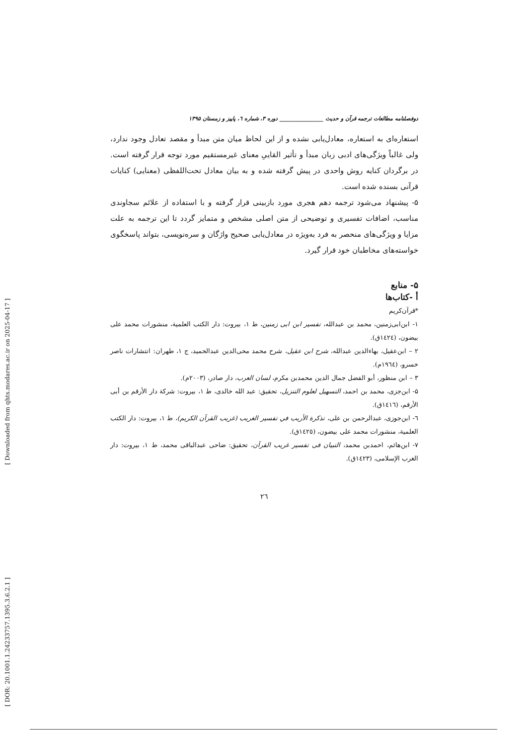[ Downloaded from qhts.modares.ac.ir on 2025-04-17 ]
[ DOR: 20.1001.1.24233757.1395.3.6.2.1 ]
دوفصلنامه مطالعات ترجمه قرآن و حدیث ________________ دوره ۳، شماره ٦، پاییز و زمستان ۱۳۹۵
استعاره‌ای به استعاره، معادل‌یابی نشده و از این لحاظ میان متن مبدأ و مقصد تعادل وجود ندارد، ولی غالباً ویژگی‌های ادبی زبان مبدأ و تأثیر القاییِ معنای غیرمستقیم مورد توجه قرار گرفته است. در برگردان کنایه روش واحدی در پیش گرفته شده و به بیان معادل تحت‌اللفظی (معنایی) کنایات قرآنی بسنده شده است.
۵- پیشنهاد می‌شود ترجمه دهم هجری مورد بازبینی قرار گرفته و با استفاده از علائم سجاوندی مناسب، اضافات تفسیری و توضیحی از متن اصلی مشخص و متمایز گردد تا این ترجمه به علت مزایا و ویژگی‌های منحصر به فرد به‌ویژه در معادل‌یابی صحیح واژگان و سره‌نویسی، بتواند پاسخگوی خواسته‌های مخاطبان خود قرار گیرد.
۵- منابع
أ -کتاب‌ها
*قرآن‌کریم
۱- ابن‌ابی‌زمنین، محمد بن عبدالله، تفسیر ابن ابی زمنین، ط ۱، بیروت: دار الکتب العلمیة، منشورات محمد علی بیضون، (١٤٢٤ق).
۲ – ابن‌عقیل، بهاءالدین عبدالله، شرح ابن عقیل، شرح محمد محی‌الدین عبدالحمید، ج ۱، طهران: انتشارات ناصر خسرو، (١٩٦٤م).
۳ – ابن منظور، أبو الفضل جمال الدین محمدبن مکرم، لسان العرب، دار صادر، (٢٠٠٣م).
۵- ابن‌جزی، محمد بن احمد، التسهیل لعلوم التنزیل، تحقیق: عبد الله خالدی، ط ۱، بیروت: شرکة دار الأرقم بن أبی الأرقم، (١٤١٦ق).
٦- ابن‌جوزی، عبدالرحمن بن علی، تذکرة الأریب في تفسیر الغریب (غریب القرآن الکریم)، ط ۱، بیروت: دار الکتب العلمیة، منشورات محمد علی بیضون، (١٤٢٥ق).
۷- ابن‌هائم، احمدبن محمد، التبیان فی تفسیر غریب القرآن، تحقیق: ضاحی عبدالباقی محمد، ط ۱، بیروت: دار الغرب الإسلامی، (١٤٢٣ق).
٢٦